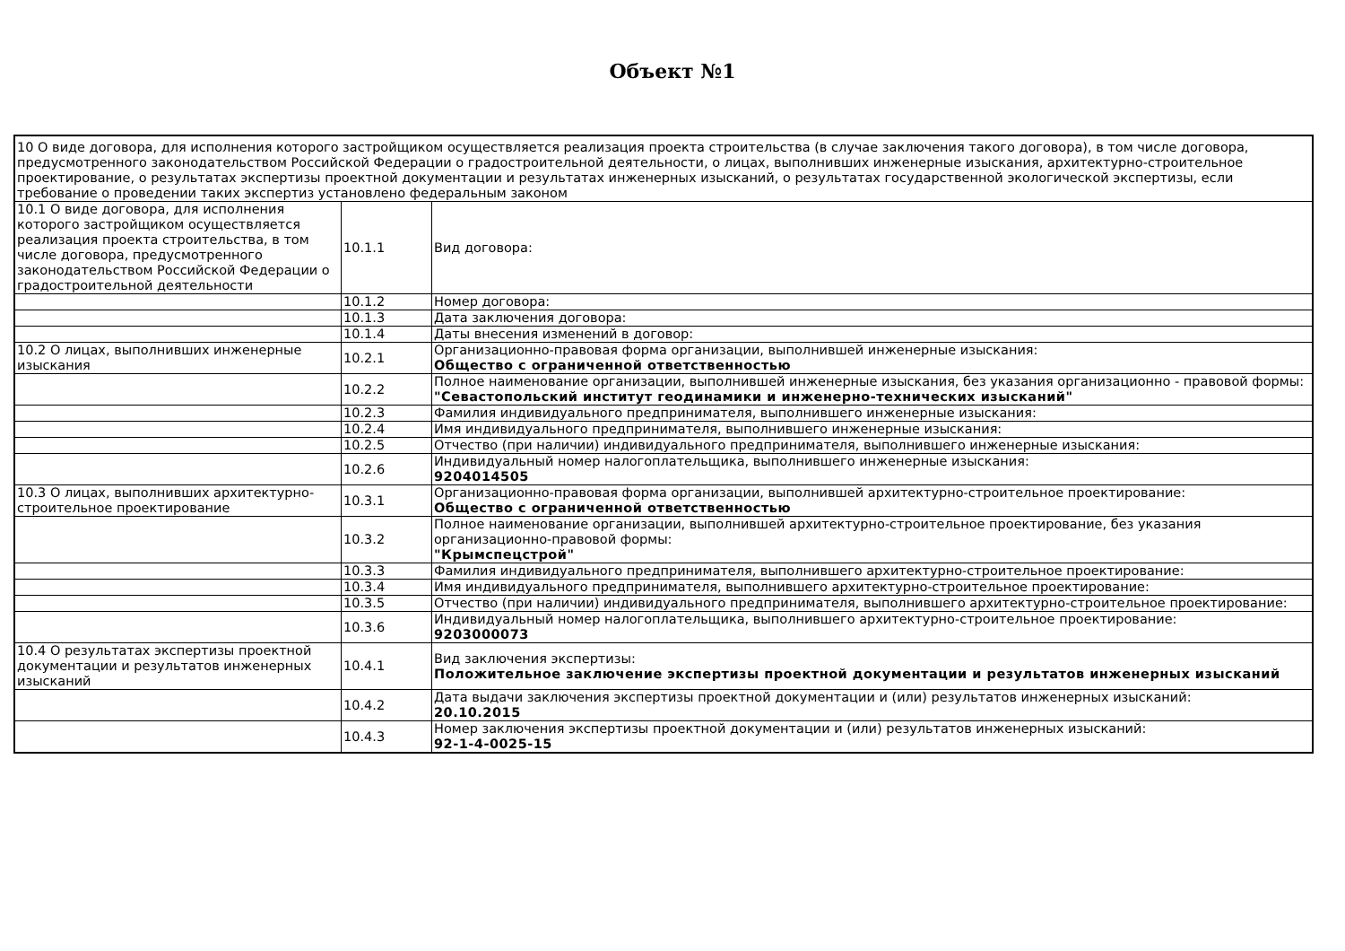Объект №1
| 10 О виде договора, для исполнения которого застройщиком осуществляется реализация проекта строительства (в случае заключения такого договора), в том числе договора, предусмотренного законодательством Российской Федерации о градостроительной деятельности, о лицах, выполнивших инженерные изыскания, архитектурно-строительное проектирование, о результатах экспертизы проектной документации и результатах инженерных изысканий, о результатах государственной экологической экспертизы, если требование о проведении таких экспертиз установлено федеральным законом | | |
| 10.1 О виде договора, для исполнения которого застройщиком осуществляется реализация проекта строительства, в том числе договора, предусмотренного законодательством Российской Федерации о градостроительной деятельности | 10.1.1 | Вид договора: |
| | 10.1.2 | Номер договора: |
| | 10.1.3 | Дата заключения договора: |
| | 10.1.4 | Даты внесения изменений в договор: |
| 10.2 О лицах, выполнивших инженерные изыскания | 10.2.1 | Организационно-правовая форма организации, выполнившей инженерные изыскания: Общество с ограниченной ответственностью |
| | 10.2.2 | Полное наименование организации, выполнившей инженерные изыскания, без указания организационно - правовой формы: "Севастопольский институт геодинамики и инженерно-технических изысканий" |
| | 10.2.3 | Фамилия индивидуального предпринимателя, выполнившего инженерные изыскания: |
| | 10.2.4 | Имя индивидуального предпринимателя, выполнившего инженерные изыскания: |
| | 10.2.5 | Отчество (при наличии) индивидуального предпринимателя, выполнившего инженерные изыскания: |
| | 10.2.6 | Индивидуальный номер налогоплательщика, выполнившего инженерные изыскания: 9204014505 |
| 10.3 О лицах, выполнивших архитектурно-строительное проектирование | 10.3.1 | Организационно-правовая форма организации, выполнившей архитектурно-строительное проектирование: Общество с ограниченной ответственностью |
| | 10.3.2 | Полное наименование организации, выполнившей архитектурно-строительное проектирование, без указания организационно-правовой формы: "Крымспецстрой" |
| | 10.3.3 | Фамилия индивидуального предпринимателя, выполнившего архитектурно-строительное проектирование: |
| | 10.3.4 | Имя индивидуального предпринимателя, выполнившего архитектурно-строительное проектирование: |
| | 10.3.5 | Отчество (при наличии) индивидуального предпринимателя, выполнившего архитектурно-строительное проектирование: |
| | 10.3.6 | Индивидуальный номер налогоплательщика, выполнившего архитектурно-строительное проектирование: 9203000073 |
| 10.4 О результатах экспертизы проектной документации и результатов инженерных изысканий | 10.4.1 | Вид заключения экспертизы: Положительное заключение экспертизы проектной документации и результатов инженерных изысканий |
| | 10.4.2 | Дата выдачи заключения экспертизы проектной документации и (или) результатов инженерных изысканий: 20.10.2015 |
| | 10.4.3 | Номер заключения экспертизы проектной документации и (или) результатов инженерных изысканий: 92-1-4-0025-15 |